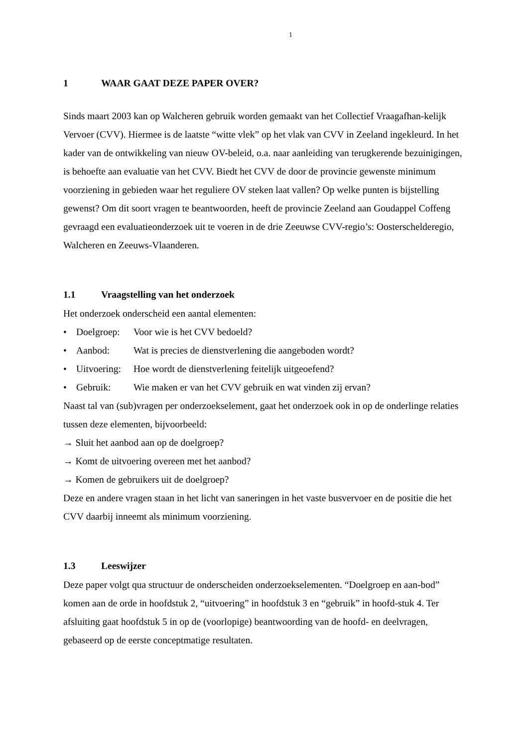1
1 WAAR GAAT DEZE PAPER OVER?
Sinds maart 2003 kan op Walcheren gebruik worden gemaakt van het Collectief Vraagafhan-kelijk Vervoer (CVV). Hiermee is de laatste “witte vlek” op het vlak van CVV in Zeeland ingekleurd. In het kader van de ontwikkeling van nieuw OV-beleid, o.a. naar aanleiding van terugkerende bezuinigingen, is behoefte aan evaluatie van het CVV. Biedt het CVV de door de provincie gewenste minimum voorziening in gebieden waar het reguliere OV steken laat vallen? Op welke punten is bijstelling gewenst? Om dit soort vragen te beantwoorden, heeft de provincie Zeeland aan Goudappel Coffeng gevraagd een evaluatieonderzoek uit te voeren in de drie Zeeuwse CVV-regio’s: Oosterschelderegio, Walcheren en Zeeuws-Vlaanderen.
1.1 Vraagstelling van het onderzoek
Het onderzoek onderscheid een aantal elementen:
• Doelgroep: Voor wie is het CVV bedoeld?
• Aanbod: Wat is precies de dienstverlening die aangeboden wordt?
• Uitvoering: Hoe wordt de dienstverlening feitelijk uitgeoefend?
• Gebruik: Wie maken er van het CVV gebruik en wat vinden zij ervan?
Naast tal van (sub)vragen per onderzoekselement, gaat het onderzoek ook in op de onderlinge relaties tussen deze elementen, bijvoorbeeld:
→ Sluit het aanbod aan op de doelgroep?
→ Komt de uitvoering overeen met het aanbod?
→ Komen de gebruikers uit de doelgroep?
Deze en andere vragen staan in het licht van saneringen in het vaste busvervoer en de positie die het CVV daarbij inneemt als minimum voorziening.
1.3 Leeswijzer
Deze paper volgt qua structuur de onderscheiden onderzoekselementen. “Doelgroep en aan-bod” komen aan de orde in hoofdstuk 2, “uitvoering” in hoofdstuk 3 en “gebruik” in hoofd-stuk 4. Ter afsluiting gaat hoofdstuk 5 in op de (voorlopige) beantwoording van de hoofd- en deelvragen, gebaseerd op de eerste conceptmatige resultaten.